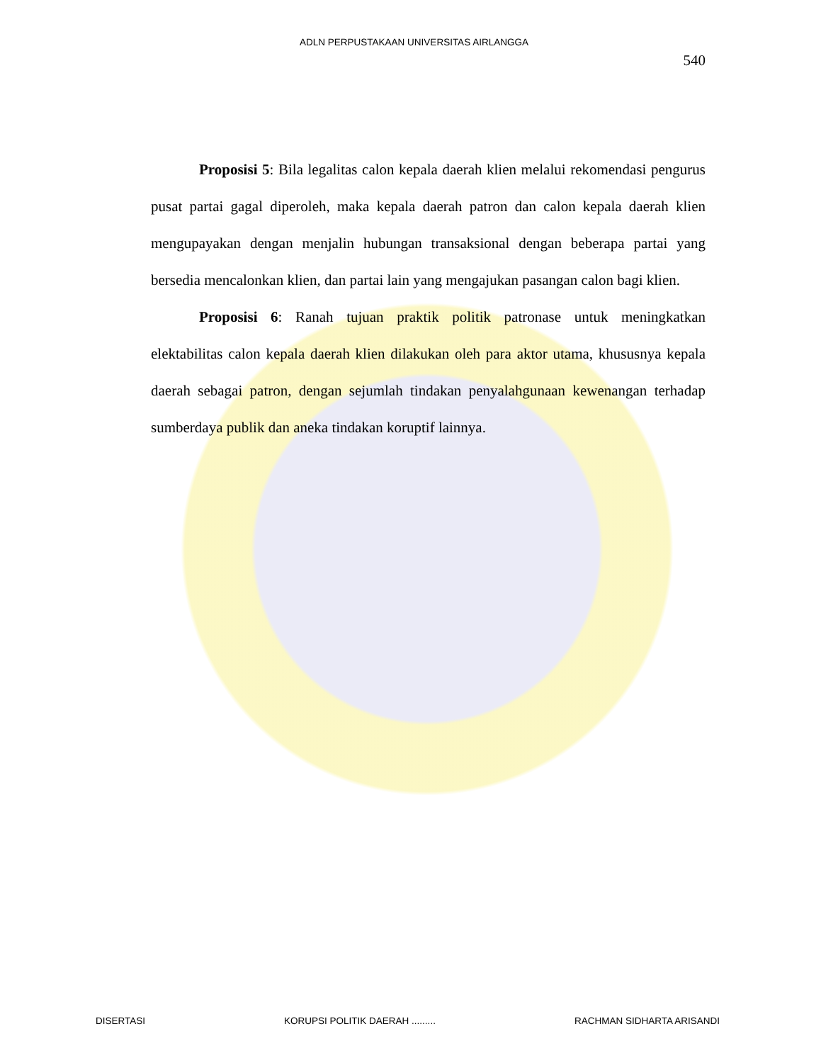ADLN PERPUSTAKAAN UNIVERSITAS AIRLANGGA
540
Proposisi 5: Bila legalitas calon kepala daerah klien melalui rekomendasi pengurus pusat partai gagal diperoleh, maka kepala daerah patron dan calon kepala daerah klien mengupayakan dengan menjalin hubungan transaksional dengan beberapa partai yang bersedia mencalonkan klien, dan partai lain yang mengajukan pasangan calon bagi klien.
Proposisi 6: Ranah tujuan praktik politik patronase untuk meningkatkan elektabilitas calon kepala daerah klien dilakukan oleh para aktor utama, khususnya kepala daerah sebagai patron, dengan sejumlah tindakan penyalahgunaan kewenangan terhadap sumberdaya publik dan aneka tindakan koruptif lainnya.
DISERTASI KORUPSI POLITIK DAERAH ......... RACHMAN SIDHARTA ARISANDI